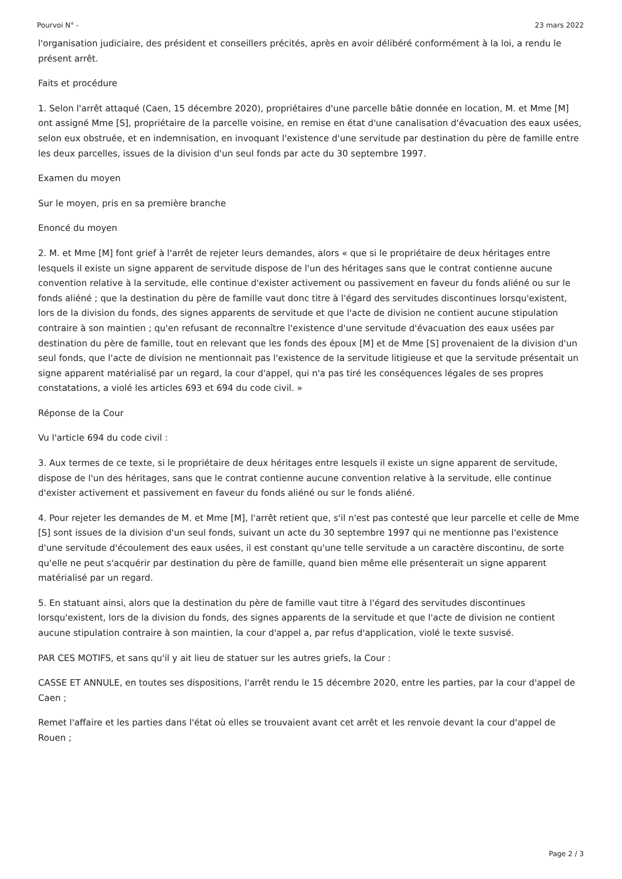Pourvoi N° - 23 mars 2022
l'organisation judiciaire, des président et conseillers précités, après en avoir délibéré conformément à la loi, a rendu le présent arrêt.
Faits et procédure
1. Selon l'arrêt attaqué (Caen, 15 décembre 2020), propriétaires d'une parcelle bâtie donnée en location, M. et Mme [M] ont assigné Mme [S], propriétaire de la parcelle voisine, en remise en état d'une canalisation d'évacuation des eaux usées, selon eux obstruée, et en indemnisation, en invoquant l'existence d'une servitude par destination du père de famille entre les deux parcelles, issues de la division d'un seul fonds par acte du 30 septembre 1997.
Examen du moyen
Sur le moyen, pris en sa première branche
Enoncé du moyen
2. M. et Mme [M] font grief à l'arrêt de rejeter leurs demandes, alors « que si le propriétaire de deux héritages entre lesquels il existe un signe apparent de servitude dispose de l'un des héritages sans que le contrat contienne aucune convention relative à la servitude, elle continue d'exister activement ou passivement en faveur du fonds aliéné ou sur le fonds aliéné ; que la destination du père de famille vaut donc titre à l'égard des servitudes discontinues lorsqu'existent, lors de la division du fonds, des signes apparents de servitude et que l'acte de division ne contient aucune stipulation contraire à son maintien ; qu'en refusant de reconnaître l'existence d'une servitude d'évacuation des eaux usées par destination du père de famille, tout en relevant que les fonds des époux [M] et de Mme [S] provenaient de la division d'un seul fonds, que l'acte de division ne mentionnait pas l'existence de la servitude litigieuse et que la servitude présentait un signe apparent matérialisé par un regard, la cour d'appel, qui n'a pas tiré les conséquences légales de ses propres constatations, a violé les articles 693 et 694 du code civil. »
Réponse de la Cour
Vu l'article 694 du code civil :
3. Aux termes de ce texte, si le propriétaire de deux héritages entre lesquels il existe un signe apparent de servitude, dispose de l'un des héritages, sans que le contrat contienne aucune convention relative à la servitude, elle continue d'exister activement et passivement en faveur du fonds aliéné ou sur le fonds aliéné.
4. Pour rejeter les demandes de M. et Mme [M], l'arrêt retient que, s'il n'est pas contesté que leur parcelle et celle de Mme [S] sont issues de la division d'un seul fonds, suivant un acte du 30 septembre 1997 qui ne mentionne pas l'existence d'une servitude d'écoulement des eaux usées, il est constant qu'une telle servitude a un caractère discontinu, de sorte qu'elle ne peut s'acquérir par destination du père de famille, quand bien même elle présenterait un signe apparent matérialisé par un regard.
5. En statuant ainsi, alors que la destination du père de famille vaut titre à l'égard des servitudes discontinues lorsqu'existent, lors de la division du fonds, des signes apparents de la servitude et que l'acte de division ne contient aucune stipulation contraire à son maintien, la cour d'appel a, par refus d'application, violé le texte susvisé.
PAR CES MOTIFS, et sans qu'il y ait lieu de statuer sur les autres griefs, la Cour :
CASSE ET ANNULE, en toutes ses dispositions, l'arrêt rendu le 15 décembre 2020, entre les parties, par la cour d'appel de Caen ;
Remet l'affaire et les parties dans l'état où elles se trouvaient avant cet arrêt et les renvoie devant la cour d'appel de Rouen ;
Page 2 / 3